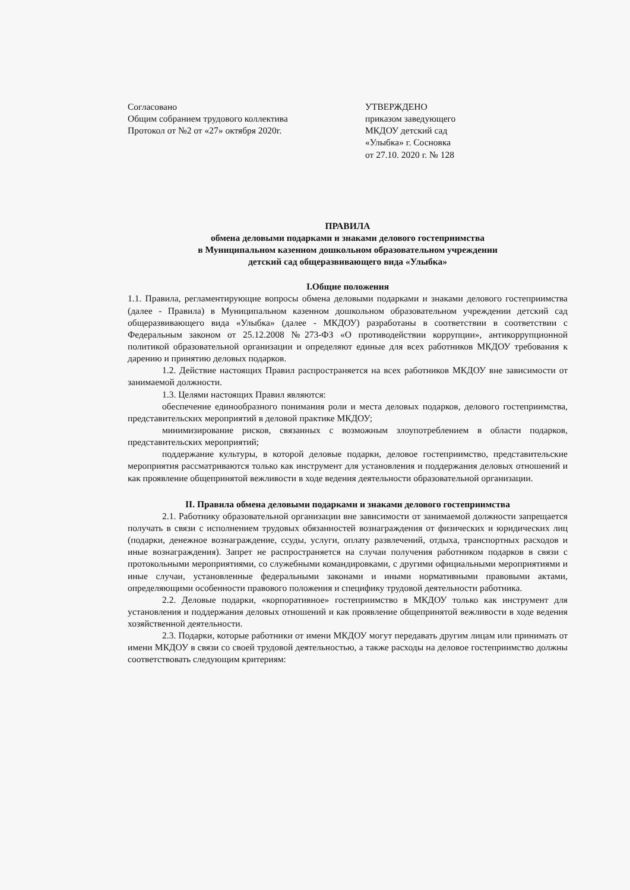Согласовано
Общим собранием трудового коллектива
Протокол от №2 от «27» октября 2020г.
УТВЕРЖДЕНО
приказом заведующего
МКДОУ детский сад
«Улыбка» г. Сосновка
от 27.10. 2020 г. № 128
ПРАВИЛА
обмена деловыми подарками и знаками делового гостеприимства
в Муниципальном казенном дошкольном образовательном учреждении
детский сад общеразвивающего вида «Улыбка»
I.Общие положения
1.1. Правила, регламентирующие вопросы обмена деловыми подарками и знаками делового гостеприимства (далее - Правила) в Муниципальном казенном дошкольном образовательном учреждении детский сад общеразвивающего вида «Улыбка» (далее - МКДОУ) разработаны в соответствии в соответствии с Федеральным законом от 25.12.2008 №273-ФЗ «О противодействии коррупции», антикоррупционной политикой образовательной организации и определяют единые для всех работников МКДОУ требования к дарению и принятию деловых подарков.
1.2. Действие настоящих Правил распространяется на всех работников МКДОУ вне зависимости от занимаемой должности.
1.3. Целями настоящих Правил являются:
обеспечение единообразного понимания роли и места деловых подарков, делового гостеприимства, представительских мероприятий в деловой практике МКДОУ;
минимизирование рисков, связанных с возможным злоупотреблением в области подарков, представительских мероприятий;
поддержание культуры, в которой деловые подарки, деловое гостеприимство, представительские мероприятия рассматриваются только как инструмент для установления и поддержания деловых отношений и как проявление общепринятой вежливости в ходе ведения деятельности образовательной организации.
II. Правила обмена деловыми подарками и знаками делового гостеприимства
2.1. Работнику образовательной организации вне зависимости от занимаемой должности запрещается получать в связи с исполнением трудовых обязанностей вознаграждения от физических и юридических лиц (подарки, денежное вознаграждение, ссуды, услуги, оплату развлечений, отдыха, транспортных расходов и иные вознаграждения). Запрет не распространяется на случаи получения работником подарков в связи с протокольными мероприятиями, со служебными командировками, с другими официальными мероприятиями и иные случаи, установленные федеральными законами и иными нормативными правовыми актами, определяющими особенности правового положения и специфику трудовой деятельности работника.
2.2. Деловые подарки, «корпоративное» гостеприимство в МКДОУ только как инструмент для установления и поддержания деловых отношений и как проявление общепринятой вежливости в ходе ведения хозяйственной деятельности.
2.3. Подарки, которые работники от имени МКДОУ могут передавать другим лицам или принимать от имени МКДОУ в связи со своей трудовой деятельностью, а также расходы на деловое гостеприимство должны соответствовать следующим критериям: